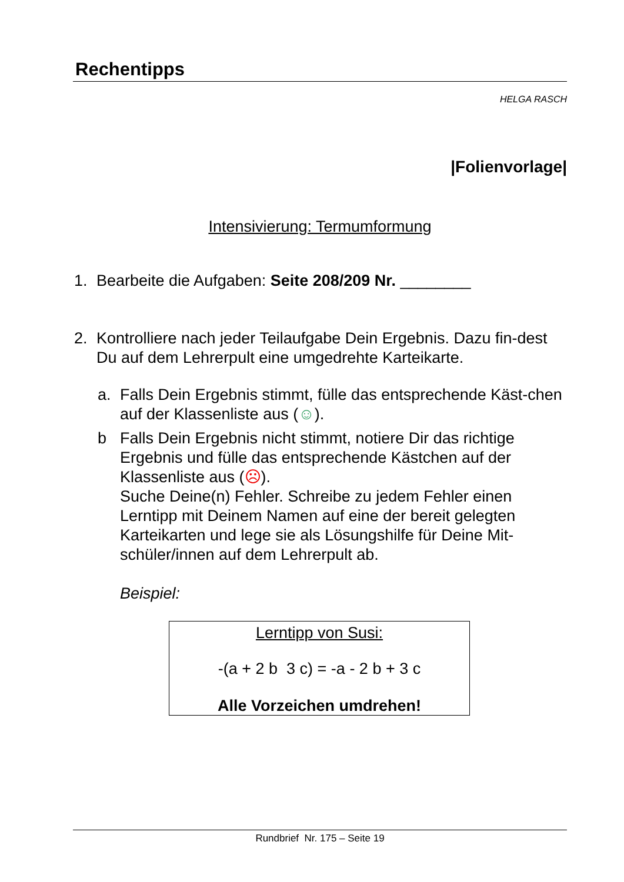Rechentipps
HELGA RASCH
|Folienvorlage|
Intensivierung: Termumformung
1. Bearbeite die Aufgaben: Seite 208/209 Nr. ________
2. Kontrolliere nach jeder Teilaufgabe Dein Ergebnis. Dazu fin-dest Du auf dem Lehrerpult eine umgedrehte Karteikarte.
a. Falls Dein Ergebnis stimmt, fülle das entsprechende Käst-chen auf der Klassenliste aus (☺).
b Falls Dein Ergebnis nicht stimmt, notiere Dir das richtige Ergebnis und fülle das entsprechende Kästchen auf der Klassenliste aus (☹).
Suche Deine(n) Fehler. Schreibe zu jedem Fehler einen Lerntipp mit Deinem Namen auf eine der bereit gelegten Karteikarten und lege sie als Lösungshilfe für Deine Mit-schüler/innen auf dem Lehrerpult ab.
Beispiel:
Lerntipp von Susi:
-(a + 2 b 3 c) = -a - 2 b + 3 c
Alle Vorzeichen umdrehen!
Rundbrief Nr. 175 – Seite 19